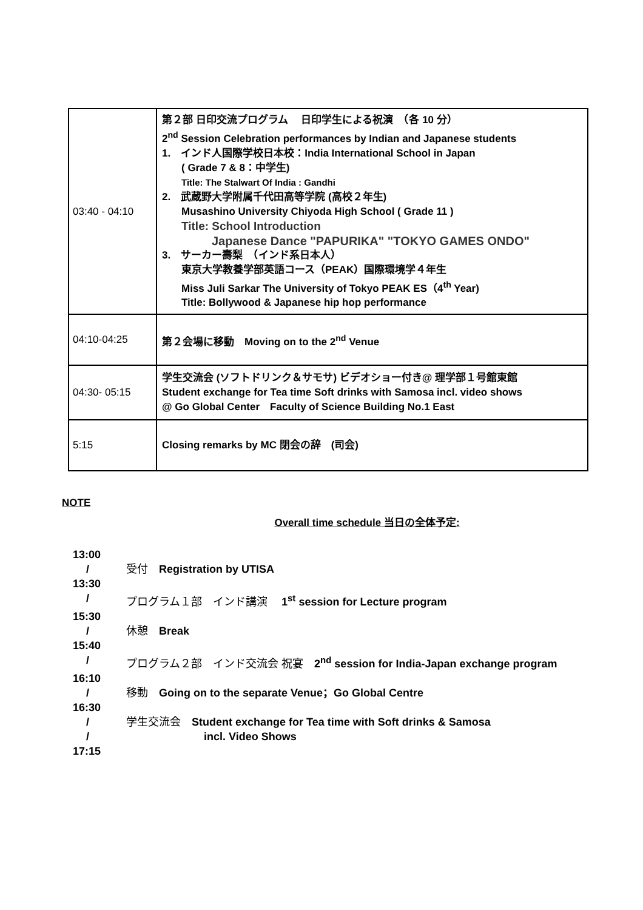| 03:40 - 04:10 | 第２部 日印交流プログラム 日印学生による祝演 （各 10 分） 2<sup>nd</sup> Session Celebration performances by Indian and Japanese students 1. インド人国際学校日本校：India International School in Japan ( Grade 7 & 8：中学生) Title: The Stalwart Of India : Gandhi 2. 武蔵野大学附属千代田高等学院 (高校２年生) Musashino University Chiyoda High School ( Grade 11 ) Title: School Introduction Japanese Dance "PAPURIKA" "TOKYO GAMES ONDO" 3. サーカー壽梨 （インド系日本人） 東京大学教養学部英語コース（PEAK）国際環境学４年生 Miss Juli Sarkar The University of Tokyo PEAK ES（4<sup>th</sup> Year) Title: Bollywood & Japanese hip hop performance |
| 04:10-04:25 | 第２会場に移動 Moving on to the 2<sup>nd</sup> Venue |
| 04:30- 05:15 | 学生交流会 (ソフトドリンク＆サモサ) ビデオショー付き@ 理学部１号館東館 Student exchange for Tea time Soft drinks with Samosa incl. video shows @ Go Global Center Faculty of Science Building No.1 East |
| 5:15 | Closing remarks by MC 閉会の辞 (司会) |
NOTE
Overall time schedule 当日の全体予定:
13:00
/ 受付　Registration by UTISA
13:30
/ プログラム１部　インド講演　 1<sup>st</sup> session for Lecture program
15:30
/ 休憩　Break
15:40
/ プログラム２部　インド交流会 祝宴　2<sup>nd</sup> session for India-Japan exchange program
16:10
/ 移動　Going on to the separate Venue；Go Global Centre
16:30
/ 学生交流会　Student exchange for Tea time with Soft drinks & Samosa
/ incl. Video Shows
17:15